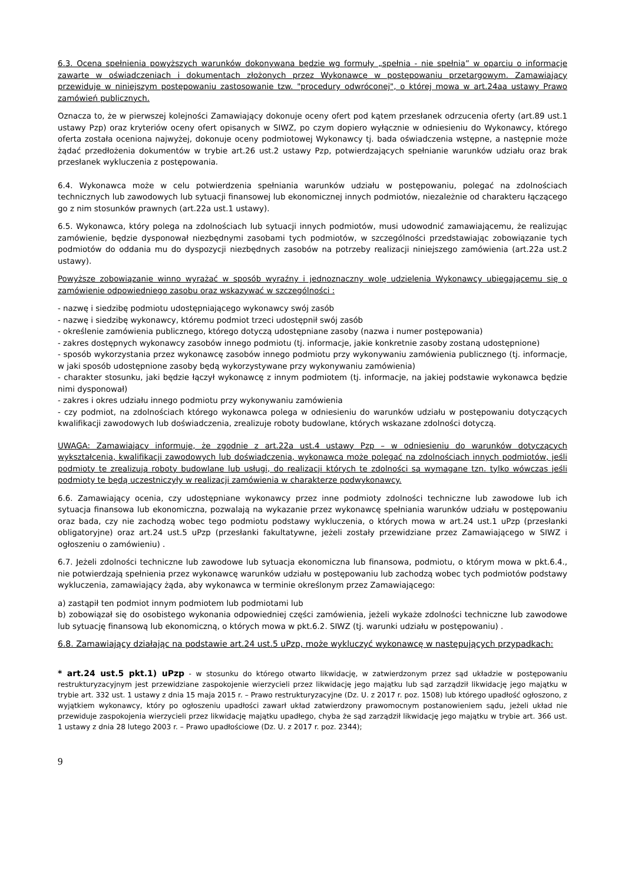6.3. Ocena spełnienia powyższych warunków dokonywana będzie wg formuły „spełnia - nie spełnia” w oparciu o informacje zawarte w oświadczeniach i dokumentach złożonych przez Wykonawcę w postępowaniu przetargowym. Zamawiający przewiduje w niniejszym postępowaniu zastosowanie tzw. "procedury odwróconej", o której mowa w art.24aa ustawy Prawo zamówień publicznych.
Oznacza to, że w pierwszej kolejności Zamawiający dokonuje oceny ofert pod kątem przesłanek odrzucenia oferty (art.89 ust.1 ustawy Pzp) oraz kryteriów oceny ofert opisanych w SIWZ, po czym dopiero wyłącznie w odniesieniu do Wykonawcy, którego oferta została oceniona najwyżej, dokonuje oceny podmiotowej Wykonawcy tj. bada oświadczenia wstępne, a następnie może żądać przedłożenia dokumentów w trybie art.26 ust.2 ustawy Pzp, potwierdzających spełnianie warunków udziału oraz brak przesłanek wykluczenia z postępowania.
6.4. Wykonawca może w celu potwierdzenia spełniania warunków udziału w postępowaniu, polegać na zdolnościach technicznych lub zawodowych lub sytuacji finansowej lub ekonomicznej innych podmiotów, niezależnie od charakteru łączącego go z nim stosunków prawnych (art.22a ust.1 ustawy).
6.5. Wykonawca, który polega na zdolnościach lub sytuacji innych podmiotów, musi udowodnić zamawiającemu, że realizując zamówienie, będzie dysponował niezbędnymi zasobami tych podmiotów, w szczególności przedstawiając zobowiązanie tych podmiotów do oddania mu do dyspozycji niezbędnych zasobów na potrzeby realizacji niniejszego zamówienia (art.22a ust.2 ustawy).
Powyższe zobowiązanie winno wyrażać w sposób wyraźny i jednoznaczny wolę udzielenia Wykonawcy ubiegającemu się o zamówienie odpowiedniego zasobu oraz wskazywać w szczególności :
- nazwę i siedzibę podmiotu udostępniającego wykonawcy swój zasób
- nazwę i siedzibę wykonawcy, któremu podmiot trzeci udostępnił swój zasób
- określenie zamówienia publicznego, którego dotyczą udostępniane zasoby (nazwa i numer postępowania)
- zakres dostępnych wykonawcy zasobów innego podmiotu (tj. informacje, jakie konkretnie zasoby zostaną udostępnione)
- sposób wykorzystania przez wykonawcę zasobów innego podmiotu przy wykonywaniu zamówienia publicznego (tj. informacje, w jaki sposób udostępnione zasoby będą wykorzystywane przy wykonywaniu zamówienia)
- charakter stosunku, jaki będzie łączył wykonawcę z innym podmiotem (tj. informacje, na jakiej podstawie wykonawca będzie nimi dysponował)
- zakres i okres udziału innego podmiotu przy wykonywaniu zamówienia
- czy podmiot, na zdolnościach którego wykonawca polega w odniesieniu do warunków udziału w postępowaniu dotyczących kwalifikacji zawodowych lub doświadczenia, zrealizuje roboty budowlane, których wskazane zdolności dotyczą.
UWAGA: Zamawiający informuje, że zgodnie z art.22a ust.4 ustawy Pzp – w odniesieniu do warunków dotyczących wykształcenia, kwalifikacji zawodowych lub doświadczenia, wykonawca może polegać na zdolnościach innych podmiotów, jeśli podmioty te zrealizują roboty budowlane lub usługi, do realizacji których te zdolności są wymagane tzn. tylko wówczas jeśli podmioty te będą uczestniczyły w realizacji zamówienia w charakterze podwykonawcy.
6.6. Zamawiający ocenia, czy udostępniane wykonawcy przez inne podmioty zdolności techniczne lub zawodowe lub ich sytuacja finansowa lub ekonomiczna, pozwalają na wykazanie przez wykonawcę spełniania warunków udziału w postępowaniu oraz bada, czy nie zachodzą wobec tego podmiotu podstawy wykluczenia, o których mowa w art.24 ust.1 uPzp (przesłanki obligatoryjne) oraz art.24 ust.5 uPzp (przesłanki fakultatywne, jeżeli zostały przewidziane przez Zamawiającego w SIWZ i ogłoszeniu o zamówieniu) .
6.7. Jeżeli zdolności techniczne lub zawodowe lub sytuacja ekonomiczna lub finansowa, podmiotu, o którym mowa w pkt.6.4., nie potwierdzają spełnienia przez wykonawcę warunków udziału w postępowaniu lub zachodzą wobec tych podmiotów podstawy wykluczenia, zamawiający żąda, aby wykonawca w terminie określonym przez Zamawiającego:
a) zastąpił ten podmiot innym podmiotem lub podmiotami lub
b) zobowiązał się do osobistego wykonania odpowiedniej części zamówienia, jeżeli wykaże zdolności techniczne lub zawodowe lub sytuację finansową lub ekonomiczną, o których mowa w pkt.6.2. SIWZ (tj. warunki udziału w postępowaniu) .
6.8. Zamawiający działając na podstawie art.24 ust.5 uPzp, może wykluczyć wykonawcę w następujących przypadkach:
* art.24 ust.5 pkt.1) uPzp - w stosunku do którego otwarto likwidację, w zatwierdzonym przez sąd układzie w postępowaniu restrukturyzacyjnym jest przewidziane zaspokojenie wierzycieli przez likwidację jego majątku lub sąd zarządził likwidację jego majątku w trybie art. 332 ust. 1 ustawy z dnia 15 maja 2015 r. – Prawo restrukturyzacyjne (Dz. U. z 2017 r. poz. 1508) lub którego upadłość ogłoszono, z wyjątkiem wykonawcy, który po ogłoszeniu upadłości zawarł układ zatwierdzony prawomocnym postanowieniem sądu, jeżeli układ nie przewiduje zaspokojenia wierzycieli przez likwidację majątku upadłego, chyba że sąd zarządził likwidację jego majątku w trybie art. 366 ust. 1 ustawy z dnia 28 lutego 2003 r. – Prawo upadłościowe (Dz. U. z 2017 r. poz. 2344);
9